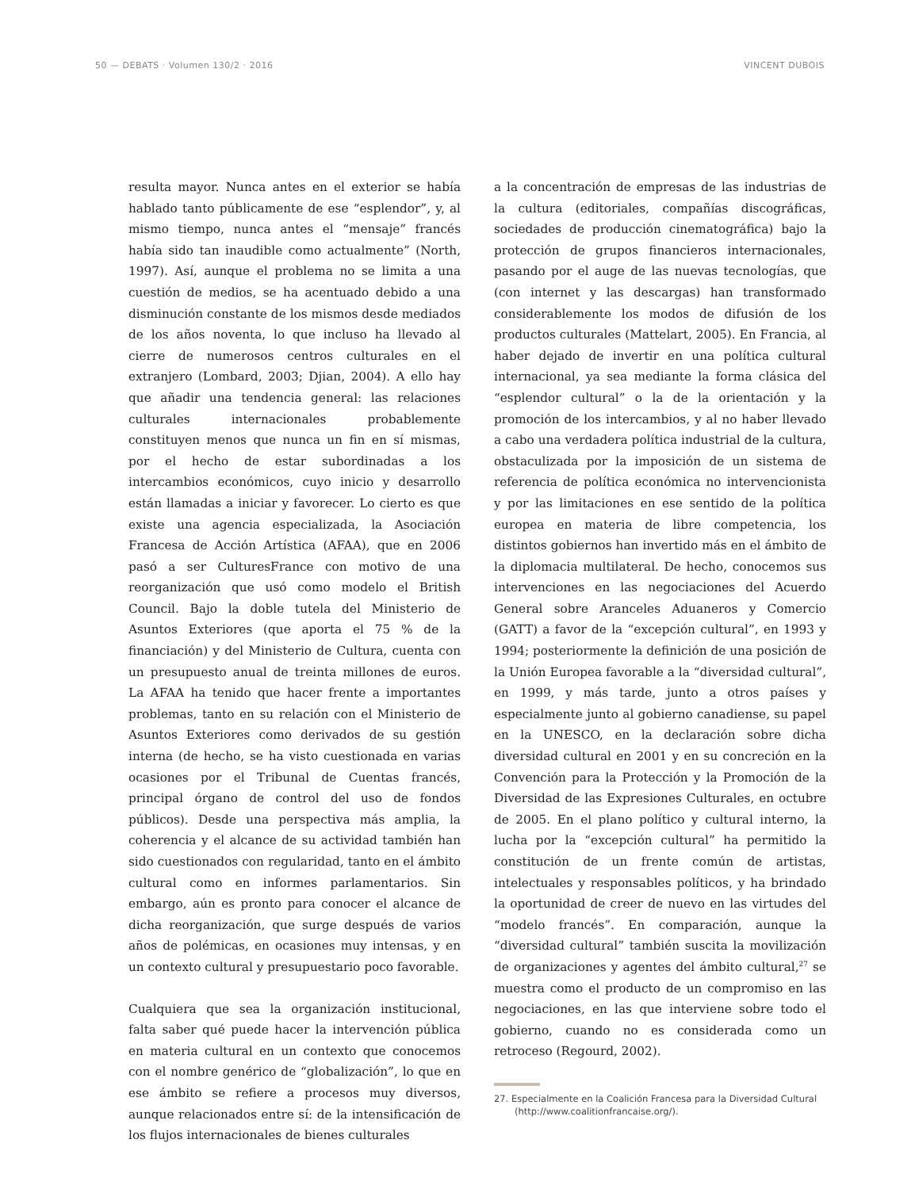50 — DEBATS · Volumen 130/2 · 2016 VINCENT DUBOIS
resulta mayor. Nunca antes en el exterior se había hablado tanto públicamente de ese “esplendor”, y, al mismo tiempo, nunca antes el “mensaje” francés había sido tan inaudible como actualmente” (North, 1997). Así, aunque el problema no se limita a una cuestión de medios, se ha acentuado debido a una disminución constante de los mismos desde mediados de los años noventa, lo que incluso ha llevado al cierre de numerosos centros culturales en el extranjero (Lombard, 2003; Djian, 2004). A ello hay que añadir una tendencia general: las relaciones culturales internacionales probablemente constituyen menos que nunca un fin en sí mismas, por el hecho de estar subordinadas a los intercambios económicos, cuyo inicio y desarrollo están llamadas a iniciar y favorecer. Lo cierto es que existe una agencia especializada, la Asociación Francesa de Acción Artística (AFAA), que en 2006 pasó a ser CulturesFrance con motivo de una reorganización que usó como modelo el British Council. Bajo la doble tutela del Ministerio de Asuntos Exteriores (que aporta el 75 % de la financiación) y del Ministerio de Cultura, cuenta con un presupuesto anual de treinta millones de euros. La AFAA ha tenido que hacer frente a importantes problemas, tanto en su relación con el Ministerio de Asuntos Exteriores como derivados de su gestión interna (de hecho, se ha visto cuestionada en varias ocasiones por el Tribunal de Cuentas francés, principal órgano de control del uso de fondos públicos). Desde una perspectiva más amplia, la coherencia y el alcance de su actividad también han sido cuestionados con regularidad, tanto en el ámbito cultural como en informes parlamentarios. Sin embargo, aún es pronto para conocer el alcance de dicha reorganización, que surge después de varios años de polémicas, en ocasiones muy intensas, y en un contexto cultural y presupuestario poco favorable.
Cualquiera que sea la organización institucional, falta saber qué puede hacer la intervención pública en materia cultural en un contexto que conocemos con el nombre genérico de “globalización”, lo que en ese ámbito se refiere a procesos muy diversos, aunque relacionados entre sí: de la intensificación de los flujos internacionales de bienes culturales
a la concentración de empresas de las industrias de la cultura (editoriales, compañías discográficas, sociedades de producción cinematográfica) bajo la protección de grupos financieros internacionales, pasando por el auge de las nuevas tecnologías, que (con internet y las descargas) han transformado considerablemente los modos de difusión de los productos culturales (Mattelart, 2005). En Francia, al haber dejado de invertir en una política cultural internacional, ya sea mediante la forma clásica del “esplendor cultural” o la de la orientación y la promoción de los intercambios, y al no haber llevado a cabo una verdadera política industrial de la cultura, obstaculizada por la imposición de un sistema de referencia de política económica no intervencionista y por las limitaciones en ese sentido de la política europea en materia de libre competencia, los distintos gobiernos han invertido más en el ámbito de la diplomacia multilateral. De hecho, conocemos sus intervenciones en las negociaciones del Acuerdo General sobre Aranceles Aduaneros y Comercio (GATT) a favor de la “excepción cultural”, en 1993 y 1994; posteriormente la definición de una posición de la Unión Europea favorable a la “diversidad cultural”, en 1999, y más tarde, junto a otros países y especialmente junto al gobierno canadiense, su papel en la UNESCO, en la declaración sobre dicha diversidad cultural en 2001 y en su concreción en la Convención para la Protección y la Promoción de la Diversidad de las Expresiones Culturales, en octubre de 2005. En el plano político y cultural interno, la lucha por la “excepción cultural” ha permitido la constitución de un frente común de artistas, intelectuales y responsables políticos, y ha brindado la oportunidad de creer de nuevo en las virtudes del “modelo francés”. En comparación, aunque la “diversidad cultural” también suscita la movilización de organizaciones y agentes del ámbito cultural,<sup>27</sup> se muestra como el producto de un compromiso en las negociaciones, en las que interviene sobre todo el gobierno, cuando no es considerada como un retroceso (Regourd, 2002).
27. Especialmente en la Coalición Francesa para la Diversidad Cultural (http://www.coalitionfrancaise.org/).